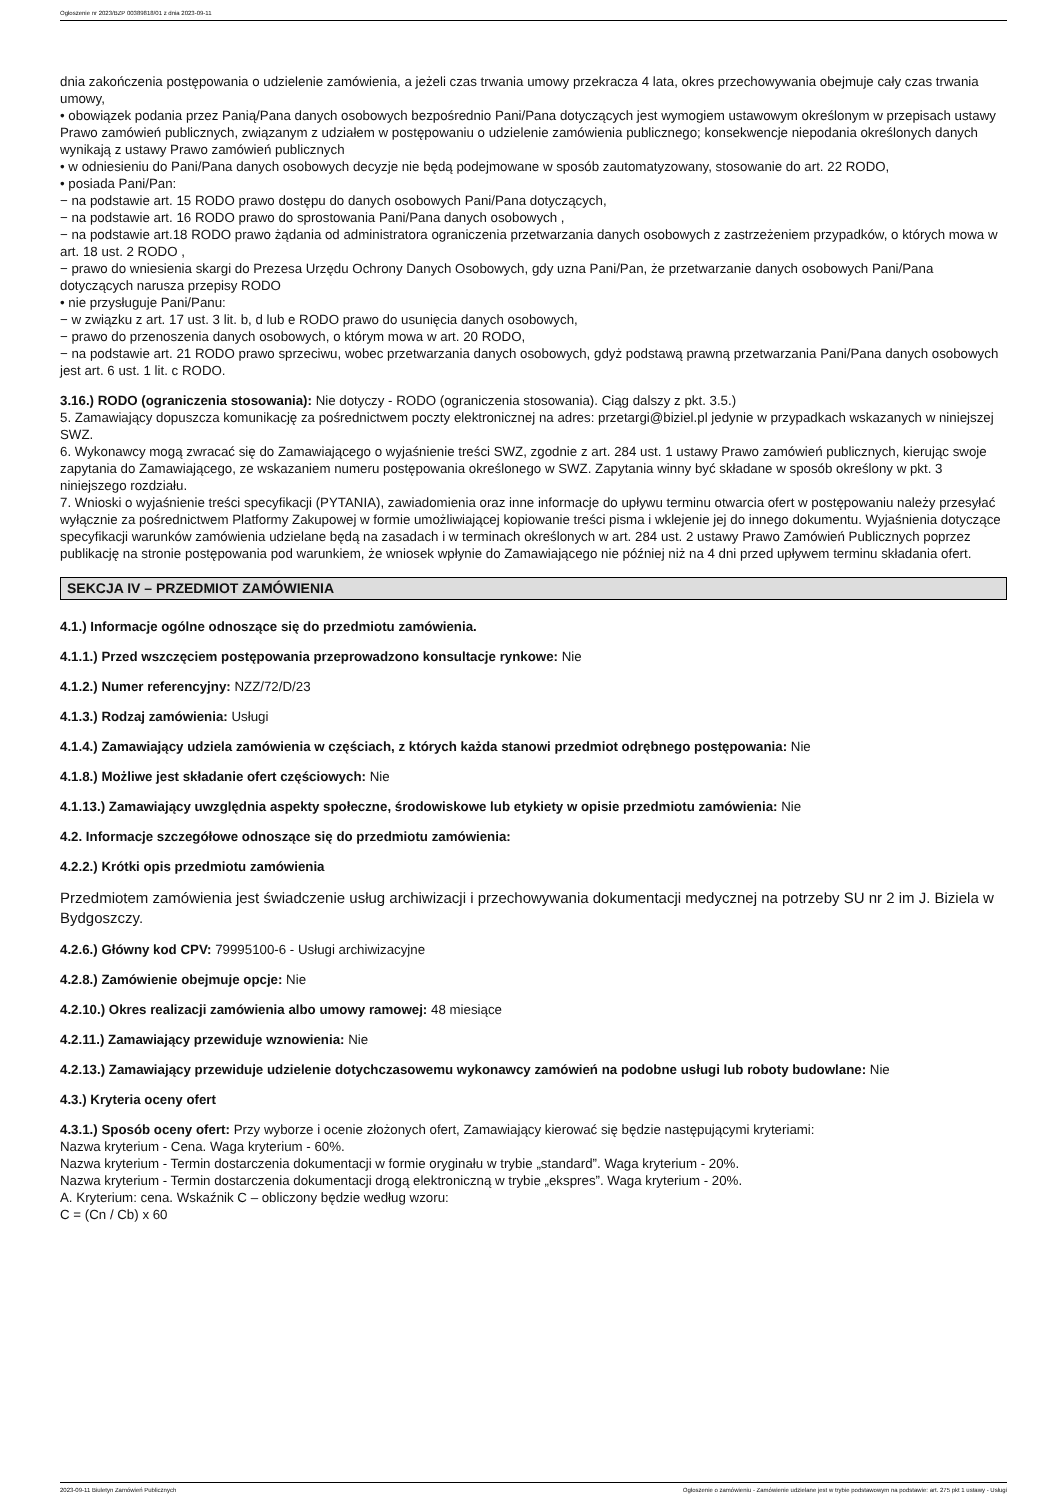Ogłoszenie nr 2023/BZP 00389818/01 z dnia 2023-09-11
dnia zakończenia postępowania o udzielenie zamówienia, a jeżeli czas trwania umowy przekracza 4 lata, okres przechowywania obejmuje cały czas trwania umowy,
• obowiązek podania przez Panią/Pana danych osobowych bezpośrednio Pani/Pana dotyczących jest wymogiem ustawowym określonym w przepisach ustawy Prawo zamówień publicznych, związanym z udziałem w postępowaniu o udzielenie zamówienia publicznego; konsekwencje niepodania określonych danych wynikają z ustawy Prawo zamówień publicznych
• w odniesieniu do Pani/Pana danych osobowych decyzje nie będą podejmowane w sposób zautomatyzowany, stosowanie do art. 22 RODO,
• posiada Pani/Pan:
− na podstawie art. 15 RODO prawo dostępu do danych osobowych Pani/Pana dotyczących,
− na podstawie art. 16 RODO prawo do sprostowania Pani/Pana danych osobowych ,
− na podstawie art.18 RODO prawo żądania od administratora ograniczenia przetwarzania danych osobowych z zastrzeżeniem przypadków, o których mowa w art. 18 ust. 2 RODO ,
− prawo do wniesienia skargi do Prezesa Urzędu Ochrony Danych Osobowych, gdy uzna Pani/Pan, że przetwarzanie danych osobowych Pani/Pana dotyczących narusza przepisy RODO
• nie przysługuje Pani/Panu:
− w związku z art. 17 ust. 3 lit. b, d lub e RODO prawo do usunięcia danych osobowych,
− prawo do przenoszenia danych osobowych, o którym mowa w art. 20 RODO,
− na podstawie art. 21 RODO prawo sprzeciwu, wobec przetwarzania danych osobowych, gdyż podstawą prawną przetwarzania Pani/Pana danych osobowych jest art. 6 ust. 1 lit. c RODO.
3.16.) RODO (ograniczenia stosowania): Nie dotyczy - RODO (ograniczenia stosowania). Ciąg dalszy z pkt. 3.5.)
5. Zamawiający dopuszcza komunikację za pośrednictwem poczty elektronicznej na adres: przetargi@biziel.pl jedynie w przypadkach wskazanych w niniejszej SWZ.
6. Wykonawcy mogą zwracać się do Zamawiającego o wyjaśnienie treści SWZ, zgodnie z art. 284 ust. 1 ustawy Prawo zamówień publicznych, kierując swoje zapytania do Zamawiającego, ze wskazaniem numeru postępowania określonego w SWZ. Zapytania winny być składane w sposób określony w pkt. 3 niniejszego rozdziału.
7. Wnioski o wyjaśnienie treści specyfikacji (PYTANIA), zawiadomienia oraz inne informacje do upływu terminu otwarcia ofert w postępowaniu należy przesyłać wyłącznie za pośrednictwem Platformy Zakupowej w formie umożliwiającej kopiowanie treści pisma i wklejenie jej do innego dokumentu. Wyjaśnienia dotyczące specyfikacji warunków zamówienia udzielane będą na zasadach i w terminach określonych w art. 284 ust. 2 ustawy Prawo Zamówień Publicznych poprzez publikację na stronie postępowania pod warunkiem, że wniosek wpłynie do Zamawiającego nie później niż na 4 dni przed upływem terminu składania ofert.
SEKCJA IV – PRZEDMIOT ZAMÓWIENIA
4.1.) Informacje ogólne odnoszące się do przedmiotu zamówienia.
4.1.1.) Przed wszczęciem postępowania przeprowadzono konsultacje rynkowe: Nie
4.1.2.) Numer referencyjny: NZZ/72/D/23
4.1.3.) Rodzaj zamówienia: Usługi
4.1.4.) Zamawiający udziela zamówienia w częściach, z których każda stanowi przedmiot odrębnego postępowania: Nie
4.1.8.) Możliwe jest składanie ofert częściowych: Nie
4.1.13.) Zamawiający uwzględnia aspekty społeczne, środowiskowe lub etykiety w opisie przedmiotu zamówienia: Nie
4.2. Informacje szczegółowe odnoszące się do przedmiotu zamówienia:
4.2.2.) Krótki opis przedmiotu zamówienia
Przedmiotem zamówienia jest świadczenie usług archiwizacji i przechowywania dokumentacji medycznej na potrzeby SU nr 2 im J. Biziela w Bydgoszczy.
4.2.6.) Główny kod CPV: 79995100-6 - Usługi archiwizacyjne
4.2.8.) Zamówienie obejmuje opcje: Nie
4.2.10.) Okres realizacji zamówienia albo umowy ramowej: 48 miesiące
4.2.11.) Zamawiający przewiduje wznowienia: Nie
4.2.13.) Zamawiający przewiduje udzielenie dotychczasowemu wykonawcy zamówień na podobne usługi lub roboty budowlane: Nie
4.3.) Kryteria oceny ofert
4.3.1.) Sposób oceny ofert: Przy wyborze i ocenie złożonych ofert, Zamawiający kierować się będzie następującymi kryteriami:
Nazwa kryterium - Cena. Waga kryterium - 60%.
Nazwa kryterium - Termin dostarczenia dokumentacji w formie oryginału w trybie „standard”. Waga kryterium - 20%.
Nazwa kryterium - Termin dostarczenia dokumentacji drogą elektroniczną w trybie „ekspres”. Waga kryterium - 20%.
A. Kryterium: cena. Wskaźnik C – obliczony będzie według wzoru:
C = (Cn / Cb) x 60
2023-09-11 Biuletyn Zamówień Publicznych Ogłoszenie o zamówieniu - Zamówienie udzielane jest w trybie podstawowym na podstawie: art. 275 pkt 1 ustawy - Usługi